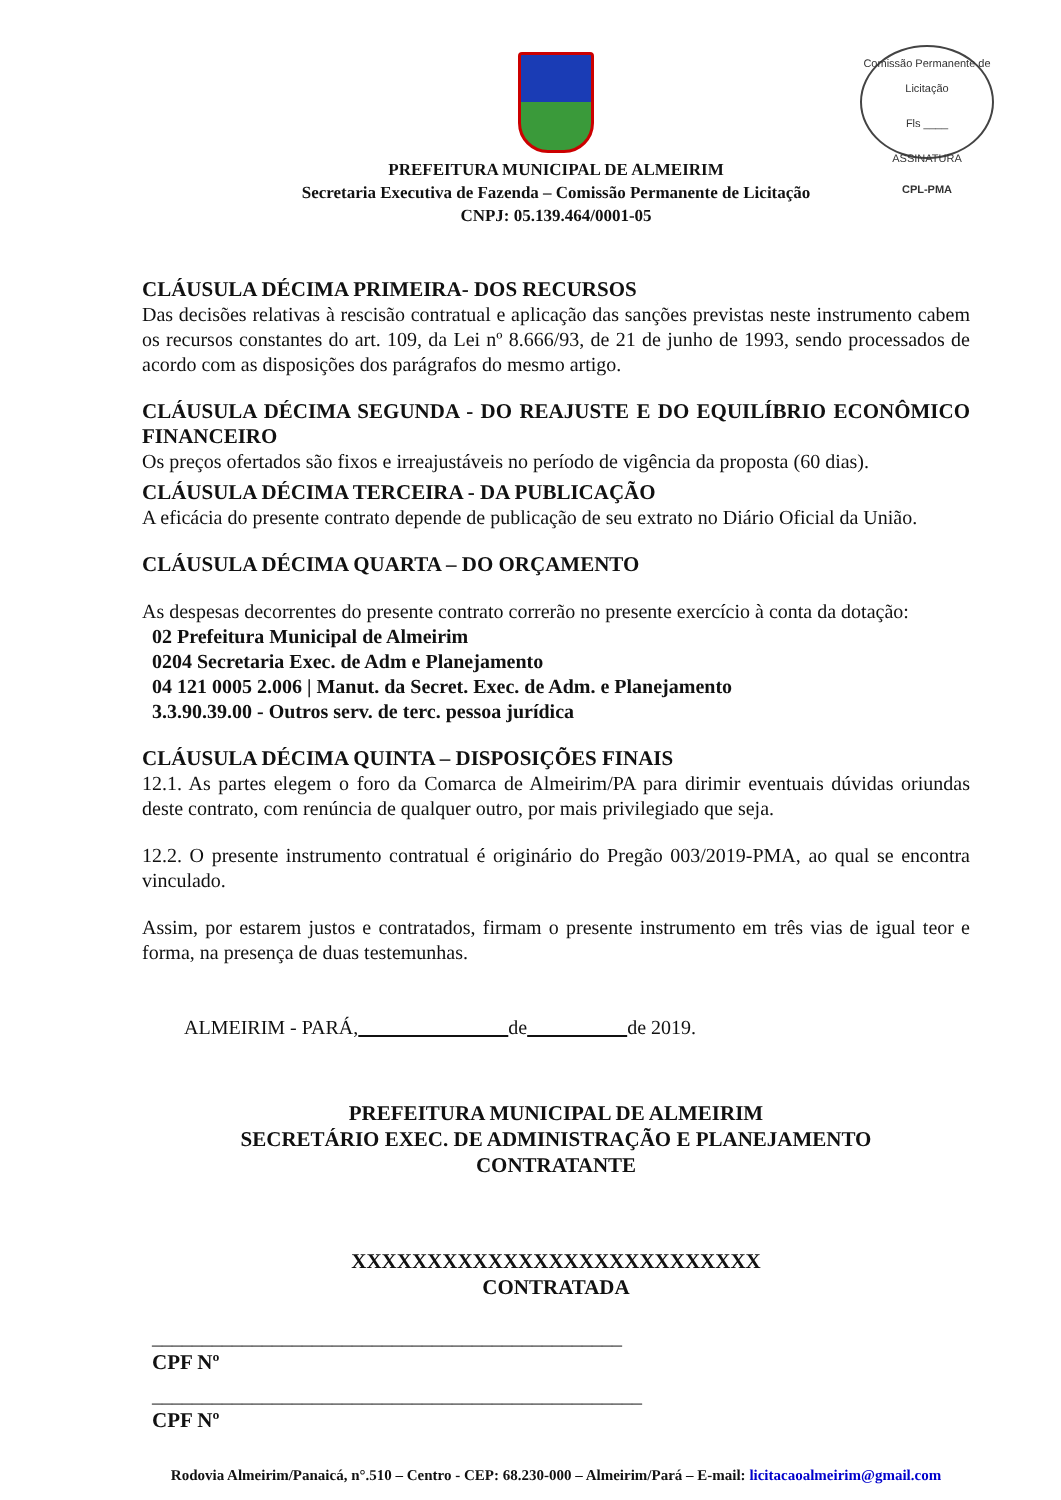Comissão Permanente de Licitação
Fls ____
ASSINATURA
CPL-PMA
PREFEITURA MUNICIPAL DE ALMEIRIM
Secretaria Executiva de Fazenda – Comissão Permanente de Licitação
CNPJ: 05.139.464/0001-05
CLÁUSULA DÉCIMA PRIMEIRA- DOS RECURSOS
Das decisões relativas à rescisão contratual e aplicação das sanções previstas neste instrumento cabem os recursos constantes do art. 109, da Lei nº 8.666/93, de 21 de junho de 1993, sendo processados de acordo com as disposições dos parágrafos do mesmo artigo.
CLÁUSULA DÉCIMA SEGUNDA - DO REAJUSTE E DO EQUILÍBRIO ECONÔMICO FINANCEIRO
Os preços ofertados são fixos e irreajustáveis no período de vigência da proposta (60 dias).
CLÁUSULA DÉCIMA TERCEIRA - DA PUBLICAÇÃO
A eficácia do presente contrato depende de publicação de seu extrato no Diário Oficial da União.
CLÁUSULA DÉCIMA QUARTA – DO ORÇAMENTO
As despesas decorrentes do presente contrato correrão no presente exercício à conta da dotação:
02 Prefeitura Municipal de Almeirim
0204 Secretaria Exec. de Adm e Planejamento
04 121 0005 2.006 | Manut. da Secret. Exec. de Adm. e Planejamento
3.3.90.39.00 - Outros serv. de terc. pessoa jurídica
CLÁUSULA DÉCIMA QUINTA – DISPOSIÇÕES FINAIS
12.1. As partes elegem o foro da Comarca de Almeirim/PA para dirimir eventuais dúvidas oriundas deste contrato, com renúncia de qualquer outro, por mais privilegiado que seja.
12.2. O presente instrumento contratual é originário do Pregão 003/2019-PMA, ao qual se encontra vinculado.
Assim, por estarem justos e contratados, firmam o presente instrumento em três vias de igual teor e forma, na presença de duas testemunhas.
ALMEIRIM - PARÁ, de de 2019.
PREFEITURA MUNICIPAL DE ALMEIRIM
SECRETÁRIO EXEC. DE ADMINISTRAÇÃO E PLANEJAMENTO
CONTRATANTE
XXXXXXXXXXXXXXXXXXXXXXXXXXX
CONTRATADA
_______________________________________________
CPF Nº
_________________________________________________
CPF Nº
Rodovia Almeirim/Panaicá, n°.510 – Centro - CEP: 68.230-000 – Almeirim/Pará – E-mail: licitacaoalmeirim@gmail.com